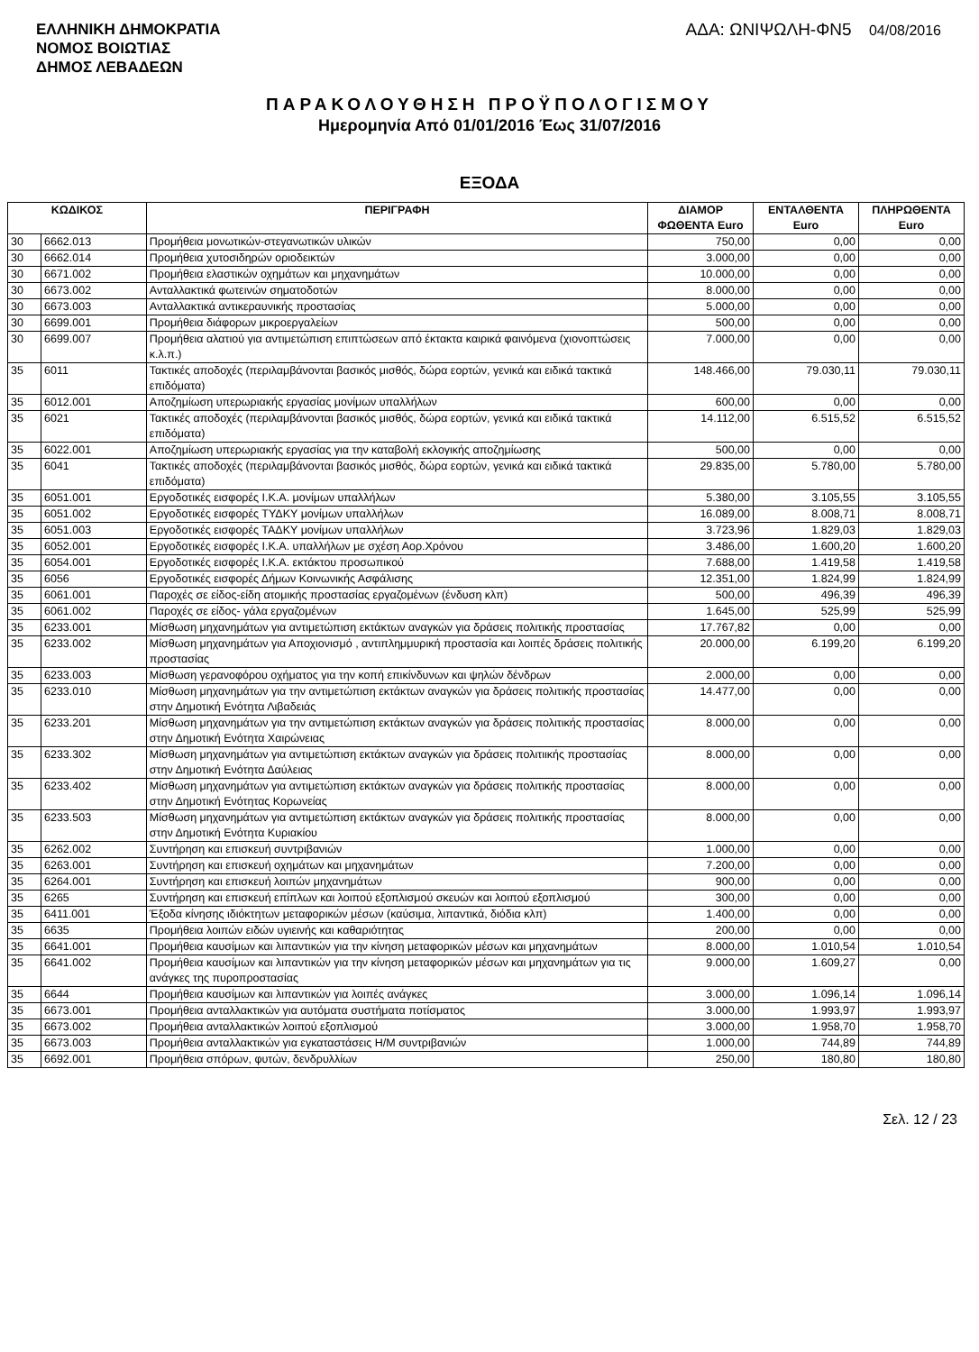ΕΛΛΗΝΙΚΗ ΔΗΜΟΚΡΑΤΙΑ
ΝΟΜΟΣ ΒΟΙΩΤΙΑΣ
ΔΗΜΟΣ ΛΕΒΑΔΕΩΝ
ΑΔΑ: ΩΝΙΨΩΛΗ-ΦΝ5 04/08/2016
ΠΑΡΑΚΟΛΟΥΘΗΣΗ ΠΡΟΫΠΟΛΟΓΙΣΜΟΥ
Ημερομηνία Από 01/01/2016 Έως 31/07/2016
ΕΞΟΔΑ
| ΚΩΔΙΚΟΣ | | ΠΕΡΙΓΡΑΦΗ | ΔΙΑΜΟΡ ΦΩΘΕΝΤΑ Euro | ΕΝΤΑΛΘΕΝΤΑ Euro | ΠΛΗΡΩΘΕΝΤΑ Euro |
| --- | --- | --- | --- | --- | --- |
| 30 | 6662.013 | Προμήθεια μονωτικών-στεγανωτικών υλικών | 750,00 | 0,00 | 0,00 |
| 30 | 6662.014 | Προμήθεια χυτοσιδηρών οριοδεικτών | 3.000,00 | 0,00 | 0,00 |
| 30 | 6671.002 | Προμήθεια ελαστικών οχημάτων και μηχανημάτων | 10.000,00 | 0,00 | 0,00 |
| 30 | 6673.002 | Ανταλλακτικά φωτεινών σηματοδοτών | 8.000,00 | 0,00 | 0,00 |
| 30 | 6673.003 | Ανταλλακτικά αντικεραυνικής προστασίας | 5.000,00 | 0,00 | 0,00 |
| 30 | 6699.001 | Προμήθεια διάφορων μικροεργαλείων | 500,00 | 0,00 | 0,00 |
| 30 | 6699.007 | Προμήθεια αλατιού για αντιμετώπιση επιπτώσεων από έκτακτα καιρικά φαινόμενα (χιονοπτώσεις κ.λ.π.) | 7.000,00 | 0,00 | 0,00 |
| 35 | 6011 | Τακτικές αποδοχές (περιλαμβάνονται βασικός μισθός, δώρα εορτών, γενικά και ειδικά τακτικά επιδόματα) | 148.466,00 | 79.030,11 | 79.030,11 |
| 35 | 6012.001 | Αποζημίωση υπερωριακής εργασίας μονίμων υπαλλήλων | 600,00 | 0,00 | 0,00 |
| 35 | 6021 | Τακτικές αποδοχές (περιλαμβάνονται βασικός μισθός, δώρα εορτών, γενικά και ειδικά τακτικά επιδόματα) | 14.112,00 | 6.515,52 | 6.515,52 |
| 35 | 6022.001 | Αποζημίωση υπερωριακής εργασίας για την καταβολή εκλογικής αποζημίωσης | 500,00 | 0,00 | 0,00 |
| 35 | 6041 | Τακτικές αποδοχές (περιλαμβάνονται βασικός μισθός, δώρα εορτών, γενικά και ειδικά τακτικά επιδόματα) | 29.835,00 | 5.780,00 | 5.780,00 |
| 35 | 6051.001 | Εργοδοτικές εισφορές Ι.Κ.Α. μονίμων υπαλλήλων | 5.380,00 | 3.105,55 | 3.105,55 |
| 35 | 6051.002 | Εργοδοτικές εισφορές ΤΥΔΚΥ μονίμων υπαλλήλων | 16.089,00 | 8.008,71 | 8.008,71 |
| 35 | 6051.003 | Εργοδοτικές εισφορές ΤΑΔΚΥ μονίμων υπαλλήλων | 3.723,96 | 1.829,03 | 1.829,03 |
| 35 | 6052.001 | Εργοδοτικές εισφορές Ι.Κ.Α. υπαλλήλων με σχέση Αορ.Χρόνου | 3.486,00 | 1.600,20 | 1.600,20 |
| 35 | 6054.001 | Εργοδοτικές εισφορές Ι.Κ.Α. εκτάκτου προσωπικού | 7.688,00 | 1.419,58 | 1.419,58 |
| 35 | 6056 | Εργοδοτικές εισφορές Δήμων Κοινωνικής Ασφάλισης | 12.351,00 | 1.824,99 | 1.824,99 |
| 35 | 6061.001 | Παροχές σε είδος-είδη ατομικής προστασίας εργαζομένων (ένδυση κλπ) | 500,00 | 496,39 | 496,39 |
| 35 | 6061.002 | Παροχές σε είδος- γάλα εργαζομένων | 1.645,00 | 525,99 | 525,99 |
| 35 | 6233.001 | Μίσθωση μηχανημάτων για αντιμετώπιση εκτάκτων αναγκών για δράσεις πολιτικής προστασίας | 17.767,82 | 0,00 | 0,00 |
| 35 | 6233.002 | Μίσθωση μηχανημάτων για Αποχιονισμό , αντιπλημμυρική προστασία και λοιπές δράσεις πολιτικής προστασίας | 20.000,00 | 6.199,20 | 6.199,20 |
| 35 | 6233.003 | Μίσθωση γερανοφόρου οχήματος για την κοπή επικίνδυνων και ψηλών δένδρων | 2.000,00 | 0,00 | 0,00 |
| 35 | 6233.010 | Μίσθωση μηχανημάτων για την αντιμετώπιση εκτάκτων αναγκών για δράσεις πολιτικής προστασίας στην Δημοτική Ενότητα Λιβαδειάς | 14.477,00 | 0,00 | 0,00 |
| 35 | 6233.201 | Μίσθωση μηχανημάτων για την αντιμετώπιση εκτάκτων αναγκών για δράσεις πολιτικής προστασίας στην Δημοτική Ενότητα Χαιρώνειας | 8.000,00 | 0,00 | 0,00 |
| 35 | 6233.302 | Μίσθωση μηχανημάτων για αντιμετώπιση εκτάκτων αναγκών για δράσεις πολιτιικής προστασίας στην Δημοτική Ενότητα Δαύλειας | 8.000,00 | 0,00 | 0,00 |
| 35 | 6233.402 | Μίσθωση μηχανημάτων για αντιμετώπιση εκτάκτων αναγκών για δράσεις πολιτικής προστασίας στην Δημοτική Ενότητας Κορωνείας | 8.000,00 | 0,00 | 0,00 |
| 35 | 6233.503 | Μίσθωση μηχανημάτων για αντιμετώπιση εκτάκτων αναγκών για δράσεις πολιτικής προστασίας στην Δημοτική Ενότητα Κυριακίου | 8.000,00 | 0,00 | 0,00 |
| 35 | 6262.002 | Συντήρηση και επισκευή συντριβανιών | 1.000,00 | 0,00 | 0,00 |
| 35 | 6263.001 | Συντήρηση και επισκευή οχημάτων και μηχανημάτων | 7.200,00 | 0,00 | 0,00 |
| 35 | 6264.001 | Συντήρηση και επισκευή λοιπών μηχανημάτων | 900,00 | 0,00 | 0,00 |
| 35 | 6265 | Συντήρηση και επισκευή επίπλων και λοιπού εξοπλισμού σκευών και λοιπού εξοπλισμού | 300,00 | 0,00 | 0,00 |
| 35 | 6411.001 | Έξοδα κίνησης ιδιόκτητων μεταφορικών μέσων (καύσιμα, λιπαντικά, διόδια κλπ) | 1.400,00 | 0,00 | 0,00 |
| 35 | 6635 | Προμήθεια λοιπών ειδών υγιεινής και καθαριότητας | 200,00 | 0,00 | 0,00 |
| 35 | 6641.001 | Προμήθεια καυσίμων και λιπαντικών για την κίνηση μεταφορικών μέσων και μηχανημάτων | 8.000,00 | 1.010,54 | 1.010,54 |
| 35 | 6641.002 | Προμήθεια καυσίμων και λιπαντικών για την κίνηση μεταφορικών μέσων και μηχανημάτων για τις ανάγκες της πυροπροστασίας | 9.000,00 | 1.609,27 | 0,00 |
| 35 | 6644 | Προμήθεια καυσίμων και λιπαντικών για λοιπές ανάγκες | 3.000,00 | 1.096,14 | 1.096,14 |
| 35 | 6673.001 | Προμήθεια ανταλλακτικών για αυτόματα συστήματα ποτίσματος | 3.000,00 | 1.993,97 | 1.993,97 |
| 35 | 6673.002 | Προμήθεια ανταλλακτικών λοιπού εξοπλισμού | 3.000,00 | 1.958,70 | 1.958,70 |
| 35 | 6673.003 | Προμήθεια ανταλλακτικών για εγκαταστάσεις Η/Μ συντριβανιών | 1.000,00 | 744,89 | 744,89 |
| 35 | 6692.001 | Προμήθεια σπόρων, φυτών, δενδρυλλίων | 250,00 | 180,80 | 180,80 |
Σελ. 12 / 23